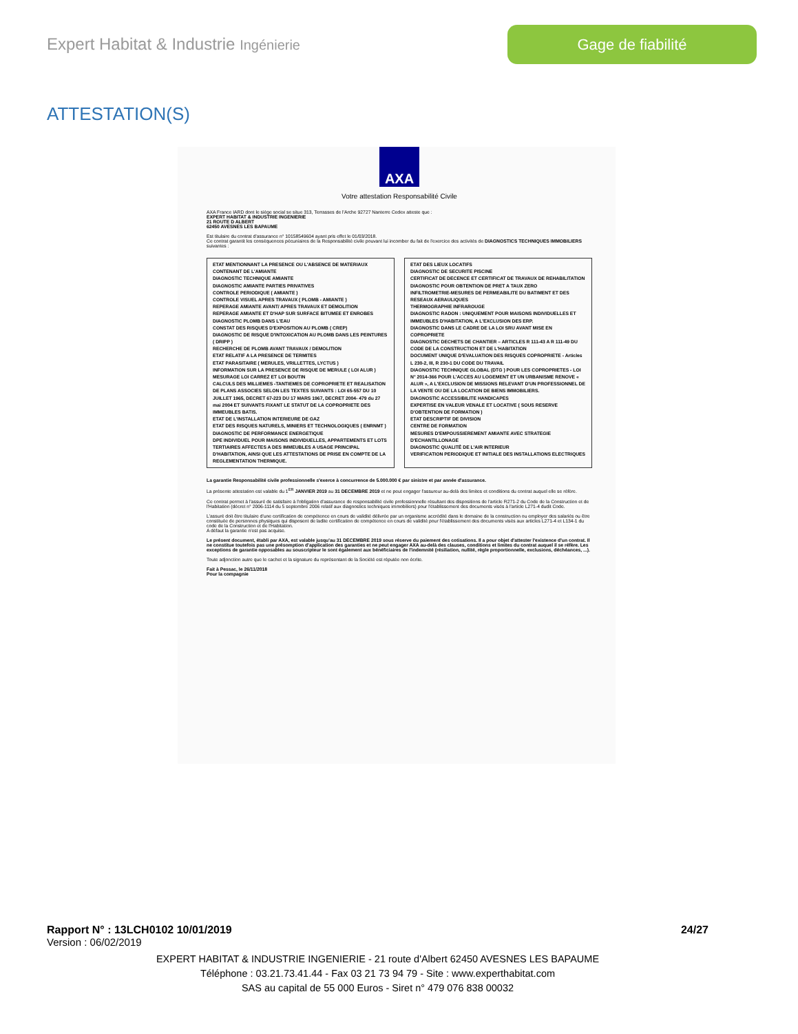Expert Habitat & Industrie Ingénierie
Gage de fiabilité
ATTESTATION(S)
AXA
Votre attestation Responsabilité Civile
AXA France IARD dont le siège social se situe 313, Terrasses de l'Arche 92727 Nanterre Cedex atteste que :
EXPERT HABITAT & INDUSTRIE INGENIERIE
21 ROUTE D ALBERT
62450 AVESNES LES BAPAUME
Est titulaire du contrat d'assurance n° 10158549604 ayant pris effet le 01/03/2018.
Ce contrat garantit les conséquences pécuniaires de la Responsabilité civile pouvant lui incomber du fait de l'exercice des activités de DIAGNOSTICS TECHNIQUES IMMOBILIERS suivantes :
ETAT MENTIONNANT LA PRESENCE OU L'ABSENCE DE MATERIAUX CONTENANT DE L'AMIANTE
DIAGNOSTIC TECHNIQUE AMIANTE
DIAGNOSTIC AMIANTE PARTIES PRIVATIVES
CONTROLE PERIODIQUE ( AMIANTE )
CONTROLE VISUEL APRES TRAVAUX ( PLOMB - AMIANTE )
REPERAGE AMIANTE AVANT/ APRES TRAVAUX ET DEMOLITION
REPERAGE AMIANTE ET D'HAP SUR SURFACE BITUMEE ET ENROBES
DIAGNOSTIC PLOMB DANS L'EAU
CONSTAT DES RISQUES D'EXPOSITION AU PLOMB ( CREP)
DIAGNOSTIC DE RISQUE D'INTOXICATION AU PLOMB DANS LES PEINTURES ( DRIPP )
RECHERCHE DE PLOMB AVANT TRAVAUX / DEMOLITION
ETAT RELATIF A LA PRESENCE DE TERMITES
ETAT PARASITAIRE ( MERULES, VRILLETTES, LYCTUS )
INFORMATION SUR LA PRESENCE DE RISQUE DE MERULE ( LOI ALUR )
MESURAGE LOI CARREZ ET LOI BOUTIN
CALCULS DES MILLIEMES -TANTIEMES DE COPROPRIETE ET REALISATION DE PLANS ASSOCIES SELON LES TEXTES SUIVANTS : LOI 65-557 DU 10 JUILLET 1965, DECRET 67-223 DU 17 MARS 1967, DECRET 2004- 479 du 27 mai 2004 ET SUIVANTS FIXANT LE STATUT DE LA COPROPRIETE DES IMMEUBLES BATIS.
ETAT DE L'INSTALLATION INTERIEURE DE GAZ
ETAT DES RISQUES NATURELS, MINIERS ET TECHNOLOGIQUES ( ENRNMT )
DIAGNOSTIC DE PERFORMANCE ENERGETIQUE
DPE INDIVIDUEL POUR MAISONS INDIVIDUELLES, APPARTEMENTS ET LOTS TERTIAIRES AFFECTES A DES IMMEUBLES A USAGE PRINCIPAL D'HABITATION, AINSI QUE LES ATTESTATIONS DE PRISE EN COMPTE DE LA REGLEMENTATION THERMIQUE.
ETAT DES LIEUX LOCATIFS
DIAGNOSTIC DE SECURITE PISCINE
CERTIFICAT DE DECENCE ET CERTIFICAT DE TRAVAUX DE REHABILITATION
DIAGNOSTIC POUR OBTENTION DE PRET A TAUX ZERO
INFILTROMETRIE-MESURES DE PERMEABILITE DU BATIMENT ET DES RESEAUX AERAULIQUES
THERMOGRAPHIE INFRAROUGE
DIAGNOSTIC RADON : UNIQUEMENT POUR MAISONS INDIVIDUELLES ET IMMEUBLES D'HABITATION, A L'EXCLUSION DES ERP.
DIAGNOSTIC DANS LE CADRE DE LA LOI SRU AVANT MISE EN COPROPRIETE
DIAGNOSTIC DECHETS DE CHANTIER – ARTICLES R 111-43 A R 111-49 DU CODE DE LA CONSTRUCTION ET DE L'HABITATION
DOCUMENT UNIQUE D'EVALUATION DES RISQUES COPROPRIETE - Articles L 230-2, III, R 230-1 DU CODE DU TRAVAIL
DIAGNOSTIC TECHNIQUE GLOBAL (DTG ) POUR LES COPROPRIETES - LOI N° 2014-366 POUR L'ACCES AU LOGEMENT ET UN URBANISME RENOVE « ALUR », A L'EXCLUSION DE MISSIONS RELEVANT D'UN PROFESSIONNEL DE LA VENTE OU DE LA LOCATION DE BIENS IMMOBILIERS.
DIAGNOSTIC ACCESSIBILITE HANDICAPES
EXPERTISE EN VALEUR VENALE ET LOCATIVE ( SOUS RESERVE D'OBTENTION DE FORMATION )
ETAT DESCRIPTIF DE DIVISION
CENTRE DE FORMATION
MESURES D'EMPOUSSIEREMENT AMIANTE AVEC STRATEGIE D'ECHANTILLONAGE
DIAGNOSTIC QUALITÉ DE L'AIR INTERIEUR
VERIFICATION PERIODIQUE ET INITIALE DES INSTALLATIONS ELECTRIQUES
La garantie Responsabilité civile professionnelle s'exerce à concurrence de 5.000.000 € par sinistre et par année d'assurance.
La présente attestation est valable du 1<sup>ER</sup> JANVIER 2019 au 31 DECEMBRE 2019 et ne peut engager l'assureur au-delà des limites et conditions du contrat auquel elle se réfère.
Ce contrat permet à l'assuré de satisfaire à l'obligation d'assurance de responsabilité civile professionnelle résultant des dispositions de l'article R271-2 du Code de la Construction et de l'Habitation (décret n° 2006-1114 du 5 septembre 2006 relatif aux diagnostics techniques immobiliers) pour l'établissement des documents visés à l'article L271-4 dudit Code.
L'assuré doit être titulaire d'une certification de compétence en cours de validité délivrée par un organisme accrédité dans le domaine de la construction ou employer des salariés ou être constituée de personnes physiques qui disposent de ladite certification de compétence en cours de validité pour l'établissement des documents visés aux articles L271-4 et L134-1 du code de la Construction et de l'Habitation.
A défaut la garantie n'est pas acquise.
Le présent document, établi par AXA, est valable jusqu'au 31 DECEMBRE 2019 sous réserve du paiement des cotisations. Il a pour objet d'attester l'existence d'un contrat. Il ne constitue toutefois pas une présomption d'application des garanties et ne peut engager AXA au-delà des clauses, conditions et limites du contrat auquel il se réfère. Les exceptions de garantie opposables au souscripteur le sont également aux bénéficiaires de l'indemnité (résiliation, nullité, règle proportionnelle, exclusions, déchéances, ...).
Toute adjonction autre que le cachet et la signature du représentant de la Société est réputée non écrite.
Fait à Pessac, le 26/11/2018
Pour la compagnie
Rapport N° : 13LCH0102 10/01/2019 24/27
Version : 06/02/2019
EXPERT HABITAT & INDUSTRIE INGENIERIE - 21 route d'Albert 62450 AVESNES LES BAPAUME
Téléphone : 03.21.73.41.44 - Fax 03 21 73 94 79 - Site : www.experthabitat.com
SAS au capital de 55 000 Euros - Siret n° 479 076 838 00032